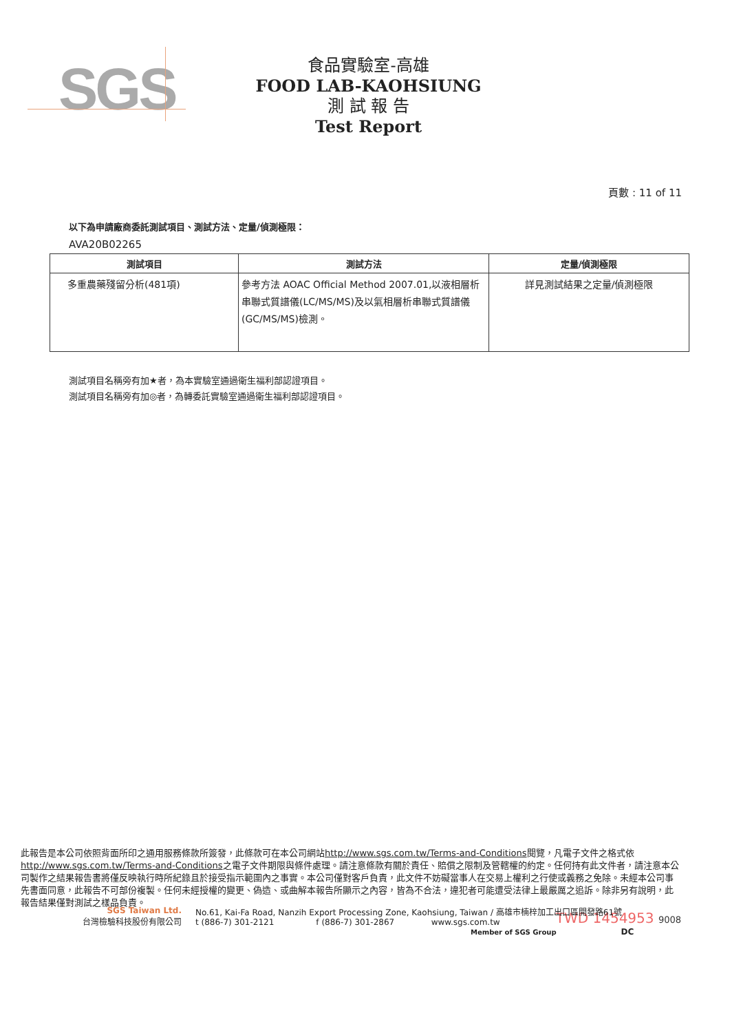SGS
食品實驗室-高雄
FOOD LAB-KAOHSIUNG
測 試 報 告
Test Report
頁數 : 11 of 11
以下為申請廠商委託測試項目、測試方法、定量/偵測極限：
AVA20B02265
| 測試項目 | 測試方法 | 定量/偵測極限 |
| --- | --- | --- |
| 多重農藥殘留分析(481項) | 參考方法 AOAC Official Method 2007.01,以液相層析串聯式質譜儀(LC/MS/MS)及以氣相層析串聯式質譜儀(GC/MS/MS)檢測。 | 詳見測試結果之定量/偵測極限 |
測試項目名稱旁有加★者，為本實驗室通過衛生福利部認證項目。
測試項目名稱旁有加◎者，為轉委託實驗室通過衛生福利部認證項目。
此報告是本公司依照背面所印之通用服務條款所簽發，此條款可在本公司網站http://www.sgs.com.tw/Terms-and-Conditions閱覽，凡電子文件之格式依http://www.sgs.com.tw/Terms-and-Conditions之電子文件期限與條件處理。請注意條款有關於責任、賠償之限制及管轄權的約定。任何持有此文件者，請注意本公司製作之結果報告書將僅反映執行時所紀錄且於接受指示範圍內之事實。本公司僅對客戶負責，此文件不妨礙當事人在交易上權利之行使或義務之免除。未經本公司事先書面同意，此報告不可部份複製。任何未經授權的變更、偽造、或曲解本報告所顯示之內容，皆為不合法，違犯者可能遭受法律上最嚴厲之追訴。除非另有說明，此報告結果僅對測試之樣品負責。
TWD 1454953 9008
SGS Taiwan Ltd.
台灣檢驗科技股份有限公司
No.61, Kai-Fa Road, Nanzih Export Processing Zone, Kaohsiung, Taiwan / 高雄市楠梓加工出口區開發路61號
t (886-7) 301-2121 f (886-7) 301-2867 www.sgs.com.tw
Member of SGS Group DC